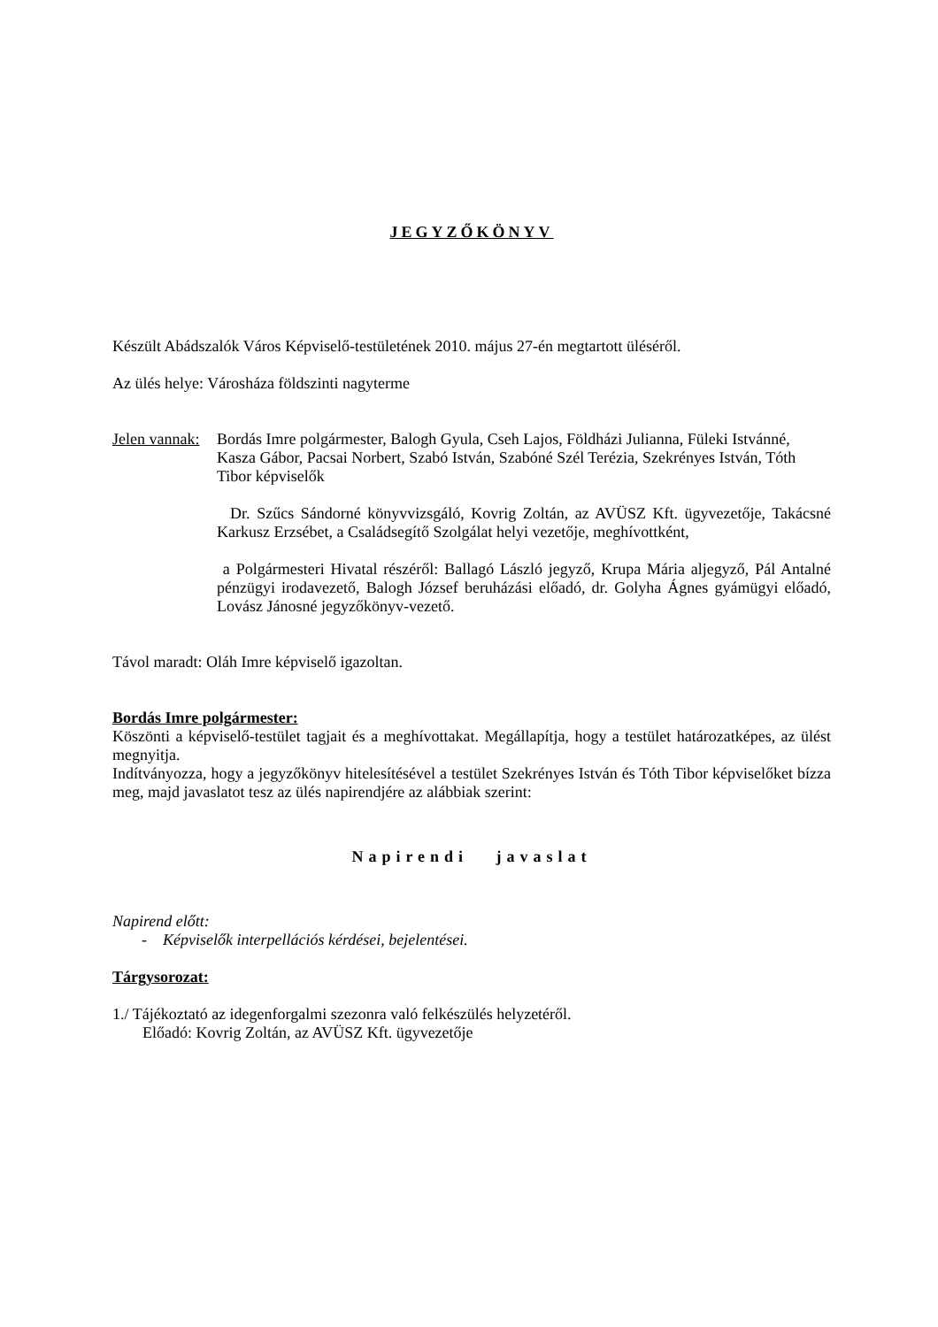JEGYZŐKÖNYV
Készült Abádszalók Város Képviselő-testületének 2010. május 27-én megtartott üléséről.
Az ülés helye: Városháza földszinti nagyterme
Jelen vannak:
Bordás Imre polgármester, Balogh Gyula, Cseh Lajos, Földházi Julianna, Füleki Istvánné, Kasza Gábor, Pacsai Norbert, Szabó István, Szabóné Szél Terézia, Szekrényes István, Tóth Tibor képviselők
Dr. Szűcs Sándorné könyvvizsgáló, Kovrig Zoltán, az AVÜSZ Kft. ügyvezetője, Takácsné Karkusz Erzsébet, a Családsegítő Szolgálat helyi vezetője, meghívottként,
a Polgármesteri Hivatal részéről: Ballagó László jegyző, Krupa Mária aljegyző, Pál Antalné pénzügyi irodavezető, Balogh József beruházási előadó, dr. Golyha Ágnes gyámügyi előadó, Lovász Jánosné jegyzőkönyv-vezető.
Távol maradt: Oláh Imre képviselő igazoltan.
Bordás Imre polgármester:
Köszönti a képviselő-testület tagjait és a meghívottakat. Megállapítja, hogy a testület határozatképes, az ülést megnyitja.
Indítványozza, hogy a jegyzőkönyv hitelesítésével a testület Szekrényes István és Tóth Tibor képviselőket bízza meg, majd javaslatot tesz az ülés napirendjére az alábbiak szerint:
Napirendi javaslat
Napirend előtt:
- Képviselők interpellációs kérdései, bejelentései.
Tárgysorozat:
1./ Tájékoztató az idegenforgalmi szezonra való felkészülés helyzetéről.
Előadó: Kovrig Zoltán, az AVÜSZ Kft. ügyvezetője